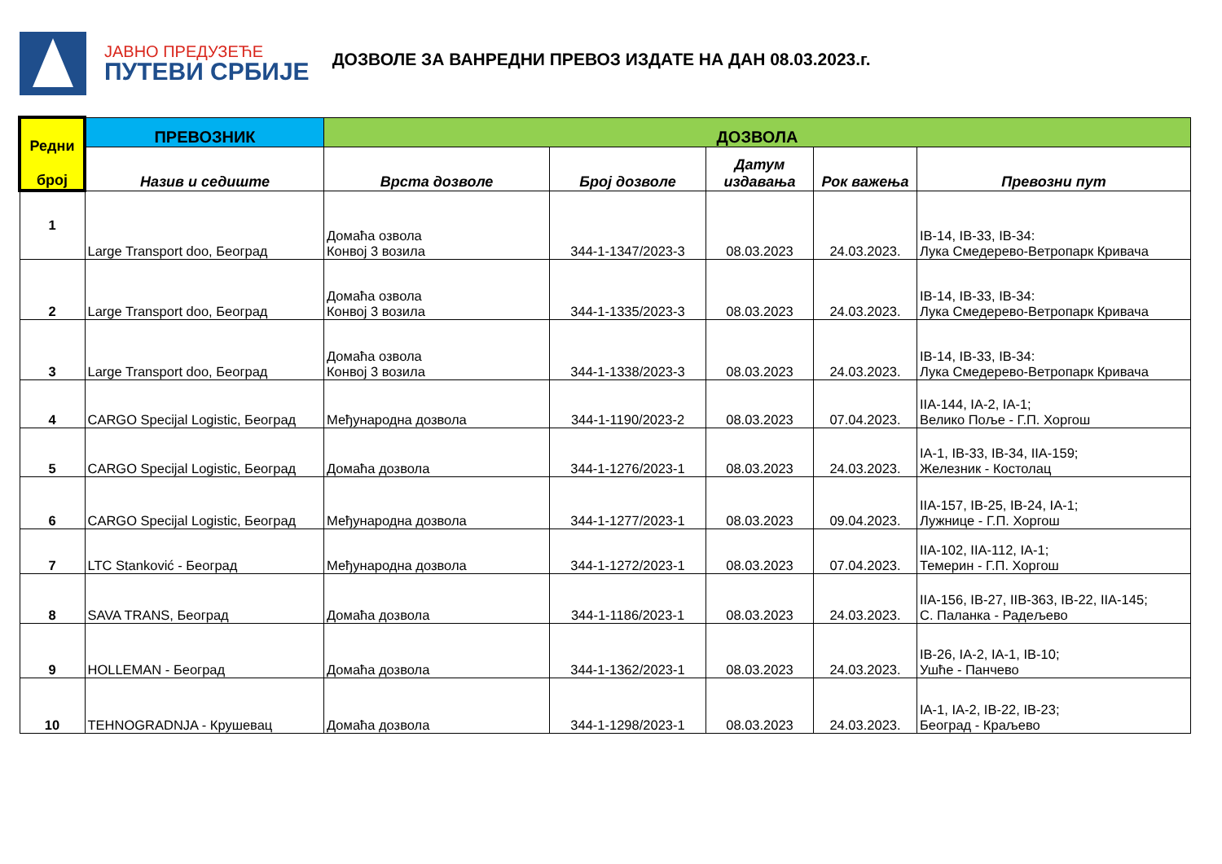ЈАВНО ПРЕДУЗЕЋЕ
ПУТЕВИ СРБИЈЕ
ДОЗВОЛЕ ЗА ВАНРЕДНИ ПРЕВОЗ ИЗДАТЕ НА ДАН 08.03.2023.г.
| Редни број | ПРЕВОЗНИК | ДОЗВОЛА | | | | |
| --- | --- | --- | --- | --- | --- | --- |
| | Назив и седиште | Врста дозволе | Број дозволе | Датум издавања | Рок важења | Превозни пут |
| 1 | Large Transport doo, Београд | Домаћа озвола Конвој 3 возила | 344-1-1347/2023-3 | 08.03.2023 | 24.03.2023. | IB-14, IB-33, IB-34: Лука Смедерево-Ветропарк Кривача |
| 2 | Large Transport doo, Београд | Домаћа озвола Конвој 3 возила | 344-1-1335/2023-3 | 08.03.2023 | 24.03.2023. | IB-14, IB-33, IB-34: Лука Смедерево-Ветропарк Кривача |
| 3 | Large Transport doo, Београд | Домаћа озвола Конвој 3 возила | 344-1-1338/2023-3 | 08.03.2023 | 24.03.2023. | IB-14, IB-33, IB-34: Лука Смедерево-Ветропарк Кривача |
| 4 | CARGO Specijal Logistic, Београд | Међународна дозвола | 344-1-1190/2023-2 | 08.03.2023 | 07.04.2023. | IIA-144, IA-2, IA-1; Велико Поље - Г.П. Хоргош |
| 5 | CARGO Specijal Logistic, Београд | Домаћа дозвола | 344-1-1276/2023-1 | 08.03.2023 | 24.03.2023. | IA-1, IB-33, IB-34, IIA-159; Железник - Костолац |
| 6 | CARGO Specijal Logistic, Београд | Међународна дозвола | 344-1-1277/2023-1 | 08.03.2023 | 09.04.2023. | IIA-157, IB-25, IB-24, IA-1; Лужнице - Г.П. Хоргош |
| 7 | LTC Stanković - Београд | Међународна дозвола | 344-1-1272/2023-1 | 08.03.2023 | 07.04.2023. | IIA-102, IIA-112, IA-1; Темерин - Г.П. Хоргош |
| 8 | SAVA TRANS, Београд | Домаћа дозвола | 344-1-1186/2023-1 | 08.03.2023 | 24.03.2023. | IIA-156, IB-27, IIB-363, IB-22, IIA-145; С. Паланка - Радељево |
| 9 | HOLLEMAN - Београд | Домаћа дозвола | 344-1-1362/2023-1 | 08.03.2023 | 24.03.2023. | IB-26, IA-2, IA-1, IB-10; Ушће - Панчево |
| 10 | TEHNOGRADNJA - Крушевац | Домаћа дозвола | 344-1-1298/2023-1 | 08.03.2023 | 24.03.2023. | IA-1, IA-2, IB-22, IB-23; Београд - Краљево |